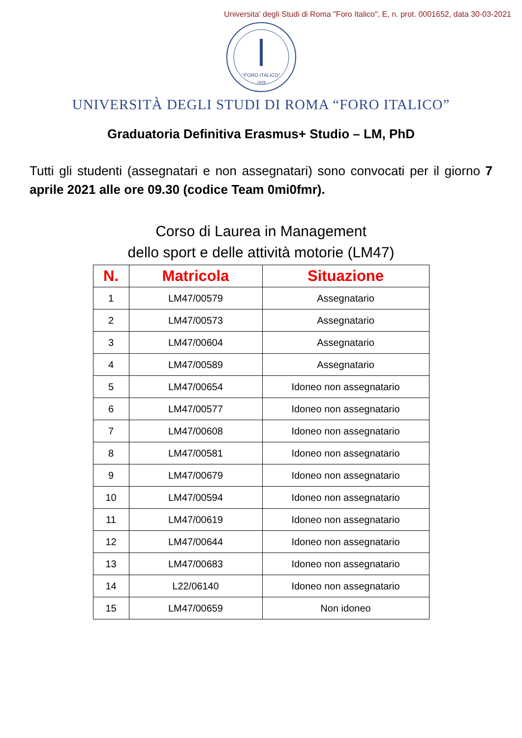Universita' degli Studi di Roma "Foro Italico", E, n. prot. 0001652, data 30-03-2021
"FORO ITALICO"
1928
UNIVERSITÀ DEGLI STUDI DI ROMA “FORO ITALICO”
Graduatoria Definitiva Erasmus+ Studio – LM, PhD
Tutti gli studenti (assegnatari e non assegnatari) sono convocati per il giorno 7 aprile 2021 alle ore 09.30 (codice Team 0mi0fmr).
Corso di Laurea in Management
dello sport e delle attività motorie (LM47)
| N. | Matricola | Situazione |
| --- | --- | --- |
| 1 | LM47/00579 | Assegnatario |
| 2 | LM47/00573 | Assegnatario |
| 3 | LM47/00604 | Assegnatario |
| 4 | LM47/00589 | Assegnatario |
| 5 | LM47/00654 | Idoneo non assegnatario |
| 6 | LM47/00577 | Idoneo non assegnatario |
| 7 | LM47/00608 | Idoneo non assegnatario |
| 8 | LM47/00581 | Idoneo non assegnatario |
| 9 | LM47/00679 | Idoneo non assegnatario |
| 10 | LM47/00594 | Idoneo non assegnatario |
| 11 | LM47/00619 | Idoneo non assegnatario |
| 12 | LM47/00644 | Idoneo non assegnatario |
| 13 | LM47/00683 | Idoneo non assegnatario |
| 14 | L22/06140 | Idoneo non assegnatario |
| 15 | LM47/00659 | Non idoneo |